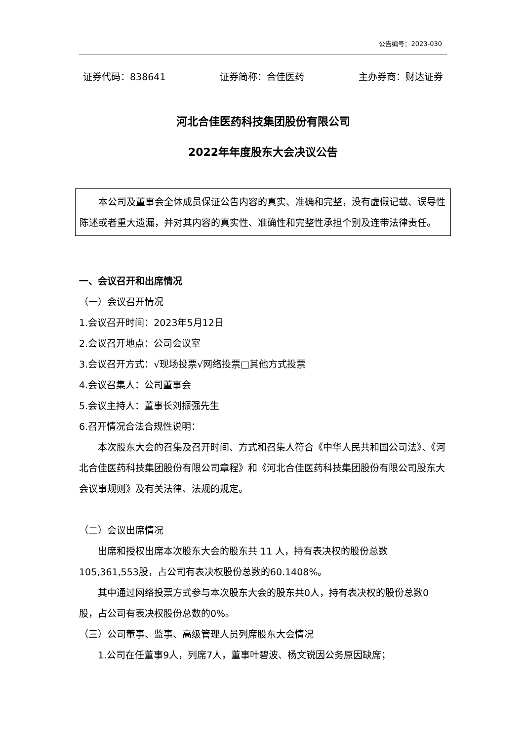公告编号：2023-030
证券代码：838641 证券简称：合佳医药 主办券商：财达证券
河北合佳医药科技集团股份有限公司
2022年年度股东大会决议公告
本公司及董事会全体成员保证公告内容的真实、准确和完整，没有虚假记载、误导性陈述或者重大遗漏，并对其内容的真实性、准确性和完整性承担个别及连带法律责任。
一、会议召开和出席情况
（一）会议召开情况
1.会议召开时间：2023年5月12日
2.会议召开地点：公司会议室
3.会议召开方式：√现场投票√网络投票□其他方式投票
4.会议召集人：公司董事会
5.会议主持人：董事长刘振强先生
6.召开情况合法合规性说明：
本次股东大会的召集及召开时间、方式和召集人符合《中华人民共和国公司法》、《河北合佳医药科技集团股份有限公司章程》和《河北合佳医药科技集团股份有限公司股东大会议事规则》及有关法律、法规的规定。
（二）会议出席情况
出席和授权出席本次股东大会的股东共 11 人，持有表决权的股份总数105,361,553股，占公司有表决权股份总数的60.1408%。
其中通过网络投票方式参与本次股东大会的股东共0人，持有表决权的股份总数0股，占公司有表决权股份总数的0%。
（三）公司董事、监事、高级管理人员列席股东大会情况
1.公司在任董事9人，列席7人，董事叶碧波、杨文锐因公务原因缺席；